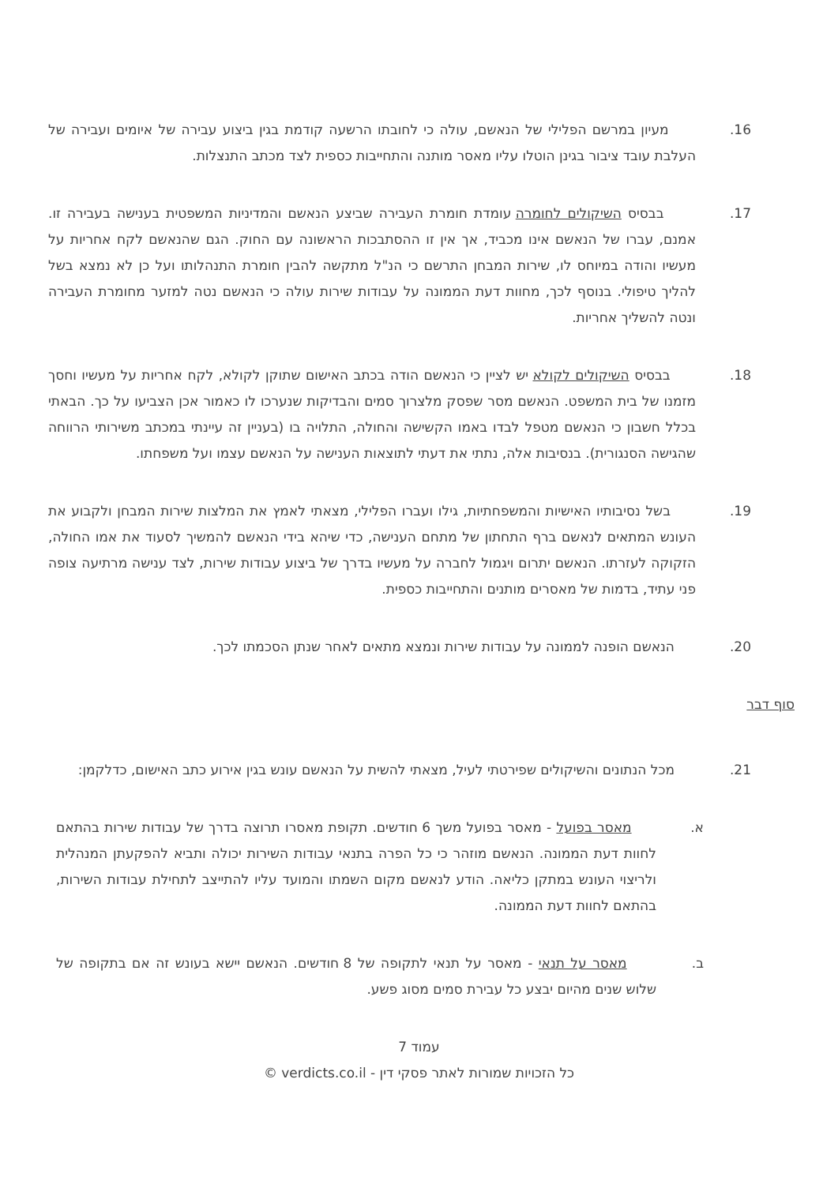16. מעיון במרשם הפלילי של הנאשם, עולה כי לחובתו הרשעה קודמת בגין ביצוע עבירה של איומים ועבירה של העלבת עובד ציבור בגינן הוטלו עליו מאסר מותנה והתחייבות כספית לצד מכתב התנצלות.
17. בבסיס השיקולים לחומרה עומדת חומרת העבירה שביצע הנאשם והמדיניות המשפטית בענישה בעבירה זו. אמנם, עברו של הנאשם אינו מכביד, אך אין זו ההסתבכות הראשונה עם החוק. הגם שהנאשם לקח אחריות על מעשיו והודה במיוחס לו, שירות המבחן התרשם כי הנ"ל מתקשה להבין חומרת התנהלותו ועל כן לא נמצא בשל להליך טיפולי. בנוסף לכך, מחוות דעת הממונה על עבודות שירות עולה כי הנאשם נטה למזער מחומרת העבירה ונטה להשליך אחריות.
18. בבסיס השיקולים לקולא יש לציין כי הנאשם הודה בכתב האישום שתוקן לקולא, לקח אחריות על מעשיו וחסך מזמנו של בית המשפט. הנאשם מסר שפסק מלצרוך סמים והבדיקות שנערכו לו כאמור אכן הצביעו על כך. הבאתי בכלל חשבון כי הנאשם מטפל לבדו באמו הקשישה והחולה, התלויה בו (בעניין זה עיינתי במכתב משירותי הרווחה שהגישה הסנגורית). בנסיבות אלה, נתתי את דעתי לתוצאות הענישה על הנאשם עצמו ועל משפחתו.
19. בשל נסיבותיו האישיות והמשפחתיות, גילו ועברו הפלילי, מצאתי לאמץ את המלצות שירות המבחן ולקבוע את העונש המתאים לנאשם ברף התחתון של מתחם הענישה, כדי שיהא בידי הנאשם להמשיך לסעוד את אמו החולה, הזקוקה לעזרתו. הנאשם יתרום ויגמול לחברה על מעשיו בדרך של ביצוע עבודות שירות, לצד ענישה מרתיעה צופה פני עתיד, בדמות של מאסרים מותנים והתחייבות כספית.
20. הנאשם הופנה לממונה על עבודות שירות ונמצא מתאים לאחר שנתן הסכמתו לכך.
סוף דבר
21. מכל הנתונים והשיקולים שפירטתי לעיל, מצאתי להשית על הנאשם עונש בגין אירוע כתב האישום, כדלקמן:
א. מאסר בפועל - מאסר בפועל משך 6 חודשים. תקופת מאסרו תרוצה בדרך של עבודות שירות בהתאם לחוות דעת הממונה. הנאשם מוזהר כי כל הפרה בתנאי עבודות השירות יכולה ותביא להפקעתן המנהלית ולריצוי העונש במתקן כליאה. הודע לנאשם מקום השמתו והמועד עליו להתייצב לתחילת עבודות השירות, בהתאם לחוות דעת הממונה.
ב. מאסר על תנאי - מאסר על תנאי לתקופה של 8 חודשים. הנאשם יישא בעונש זה אם בתקופה של שלוש שנים מהיום יבצע כל עבירת סמים מסוג פשע.
עמוד 7
כל הזכויות שמורות לאתר פסקי דין - verdicts.co.il ©